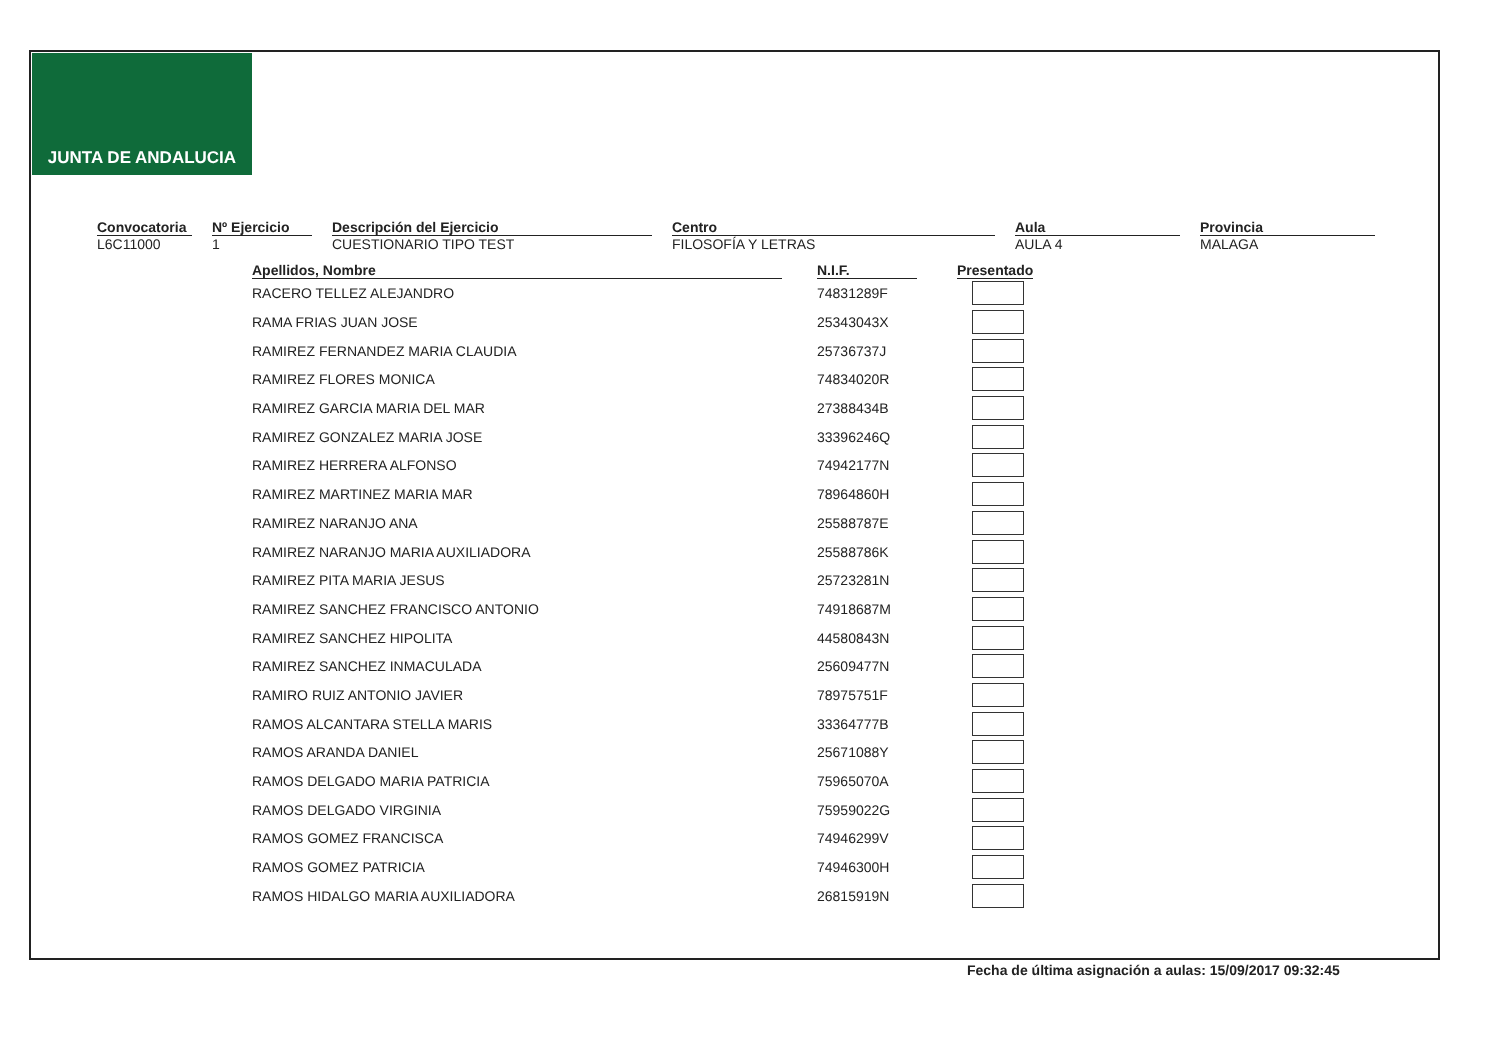JUNTA DE ANDALUCIA
Convocatoria
L6C11000
Nº Ejercicio
1
Descripción del Ejercicio
CUESTIONARIO TIPO TEST
Centro
FILOSOFÍA Y LETRAS
Aula
AULA 4
Provincia
MALAGA
| Apellidos, Nombre | N.I.F. | Presentado |
| --- | --- | --- |
| RACERO TELLEZ ALEJANDRO | 74831289F | |
| RAMA FRIAS JUAN JOSE | 25343043X | |
| RAMIREZ FERNANDEZ MARIA CLAUDIA | 25736737J | |
| RAMIREZ FLORES MONICA | 74834020R | |
| RAMIREZ GARCIA MARIA DEL MAR | 27388434B | |
| RAMIREZ GONZALEZ MARIA JOSE | 33396246Q | |
| RAMIREZ HERRERA ALFONSO | 74942177N | |
| RAMIREZ MARTINEZ MARIA MAR | 78964860H | |
| RAMIREZ NARANJO ANA | 25588787E | |
| RAMIREZ NARANJO MARIA AUXILIADORA | 25588786K | |
| RAMIREZ PITA MARIA JESUS | 25723281N | |
| RAMIREZ SANCHEZ FRANCISCO ANTONIO | 74918687M | |
| RAMIREZ SANCHEZ HIPOLITA | 44580843N | |
| RAMIREZ SANCHEZ INMACULADA | 25609477N | |
| RAMIRO RUIZ ANTONIO JAVIER | 78975751F | |
| RAMOS ALCANTARA STELLA MARIS | 33364777B | |
| RAMOS ARANDA DANIEL | 25671088Y | |
| RAMOS DELGADO MARIA PATRICIA | 75965070A | |
| RAMOS DELGADO VIRGINIA | 75959022G | |
| RAMOS GOMEZ FRANCISCA | 74946299V | |
| RAMOS GOMEZ PATRICIA | 74946300H | |
| RAMOS HIDALGO MARIA AUXILIADORA | 26815919N | |
Fecha de última asignación a aulas: 15/09/2017 09:32:45